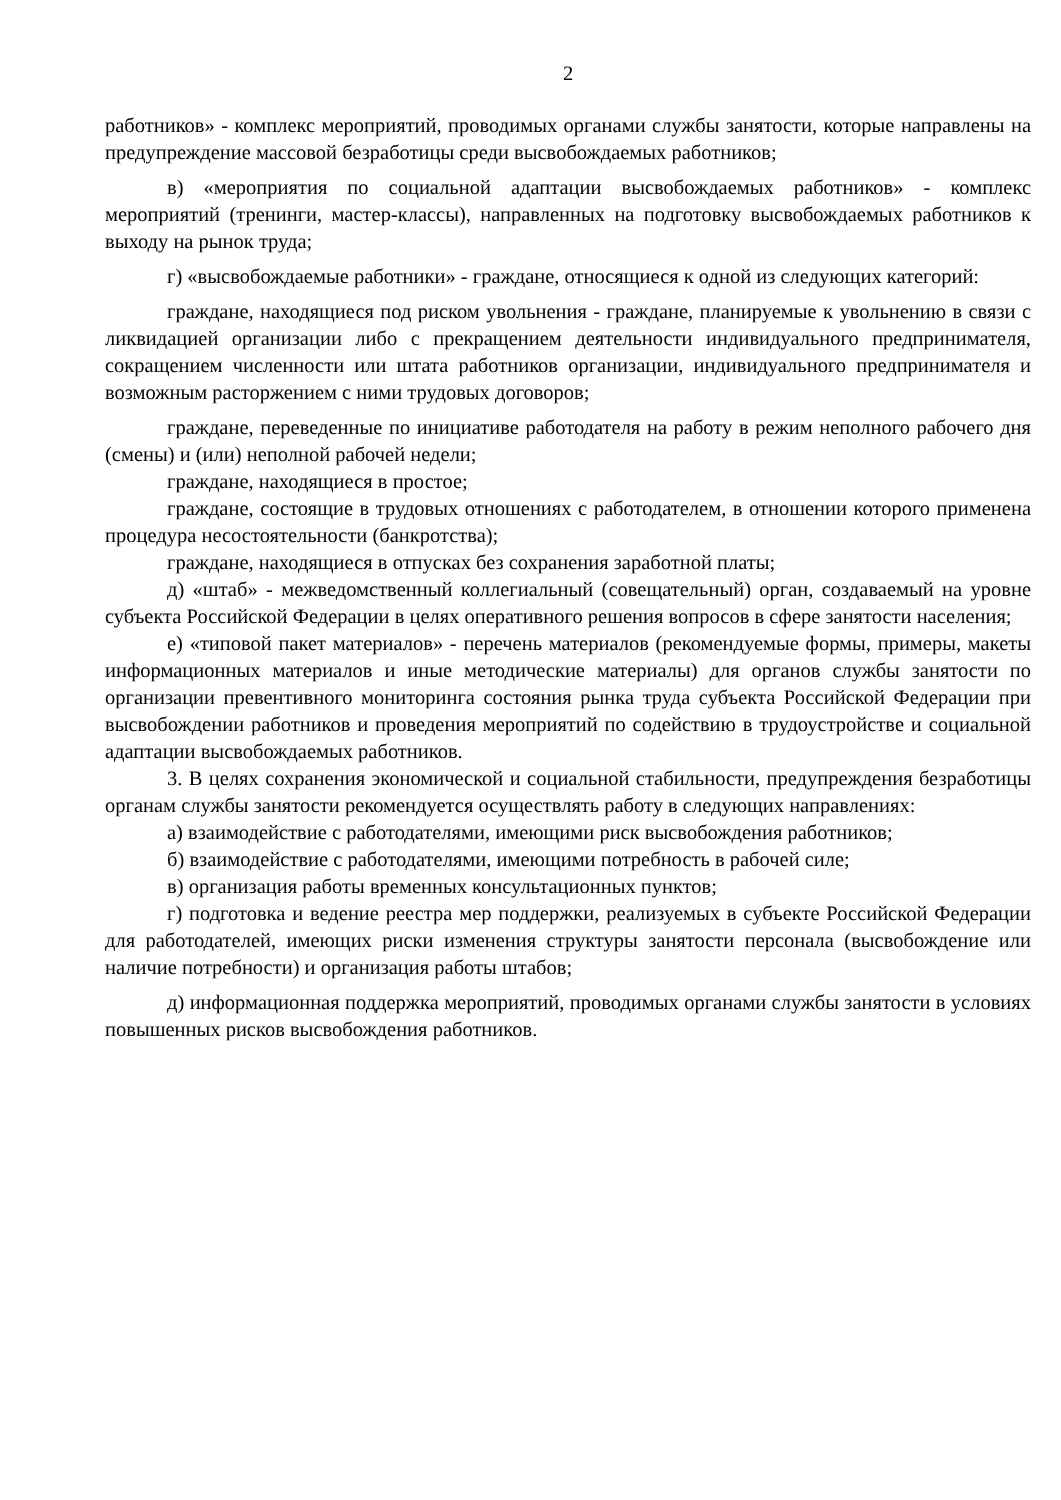2
работников» - комплекс мероприятий, проводимых органами службы занятости, которые направлены на предупреждение массовой безработицы среди высвобождаемых работников;
в) «мероприятия по социальной адаптации высвобождаемых работников» - комплекс мероприятий (тренинги, мастер-классы), направленных на подготовку высвобождаемых работников к выходу на рынок труда;
г) «высвобождаемые работники» - граждане, относящиеся к одной из следующих категорий:
граждане, находящиеся под риском увольнения - граждане, планируемые к увольнению в связи с ликвидацией организации либо с прекращением деятельности индивидуального предпринимателя, сокращением численности или штата работников организации, индивидуального предпринимателя и возможным расторжением с ними трудовых договоров;
граждане, переведенные по инициативе работодателя на работу в режим неполного рабочего дня (смены) и (или) неполной рабочей недели;
граждане, находящиеся в простое;
граждане, состоящие в трудовых отношениях с работодателем, в отношении которого применена процедура несостоятельности (банкротства);
граждане, находящиеся в отпусках без сохранения заработной платы;
д) «штаб» - межведомственный коллегиальный (совещательный) орган, создаваемый на уровне субъекта Российской Федерации в целях оперативного решения вопросов в сфере занятости населения;
е) «типовой пакет материалов» - перечень материалов (рекомендуемые формы, примеры, макеты информационных материалов и иные методические материалы) для органов службы занятости по организации превентивного мониторинга состояния рынка труда субъекта Российской Федерации при высвобождении работников и проведения мероприятий по содействию в трудоустройстве и социальной адаптации высвобождаемых работников.
3. В целях сохранения экономической и социальной стабильности, предупреждения безработицы органам службы занятости рекомендуется осуществлять работу в следующих направлениях:
а) взаимодействие с работодателями, имеющими риск высвобождения работников;
б) взаимодействие с работодателями, имеющими потребность в рабочей силе;
в) организация работы временных консультационных пунктов;
г) подготовка и ведение реестра мер поддержки, реализуемых в субъекте Российской Федерации для работодателей, имеющих риски изменения структуры занятости персонала (высвобождение или наличие потребности) и организация работы штабов;
д) информационная поддержка мероприятий, проводимых органами службы занятости в условиях повышенных рисков высвобождения работников.